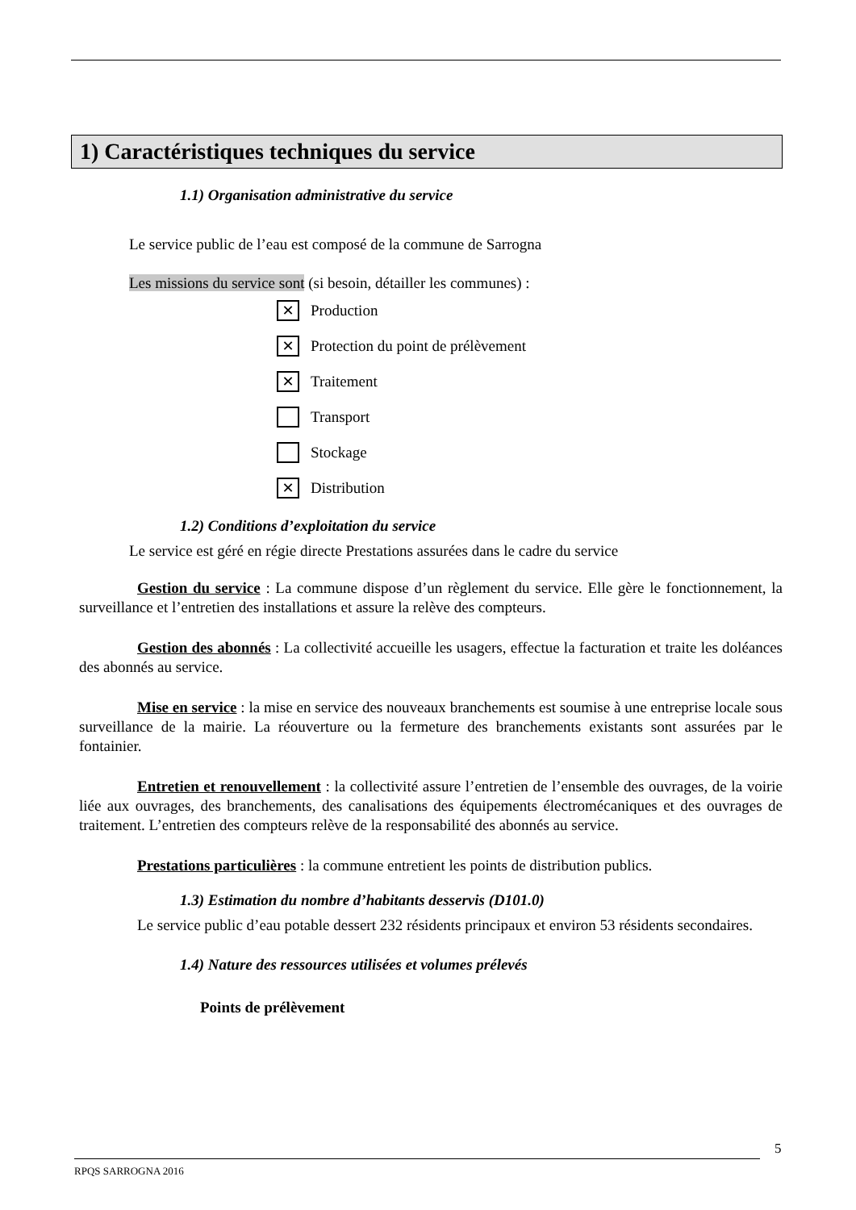1) Caractéristiques techniques du service
1.1) Organisation administrative du service
Le service public de l’eau est composé de la commune de Sarrogna
Les missions du service sont (si besoin, détailler les communes) :
✕ Production
✕ Protection du point de prélèvement
✕ Traitement
Transport
Stockage
✕ Distribution
1.2) Conditions d’exploitation du service
Le service est géré en régie directe Prestations assurées dans le cadre du service
Gestion du service : La commune dispose d’un règlement du service. Elle gère le fonctionnement, la surveillance et l’entretien des installations et assure la relève des compteurs.
Gestion des abonnés : La collectivité accueille les usagers, effectue la facturation et traite les doléances des abonnés au service.
Mise en service : la mise en service des nouveaux branchements est soumise à une entreprise locale sous surveillance de la mairie. La réouverture ou la fermeture des branchements existants sont assurées par le fontainier.
Entretien et renouvellement : la collectivité assure l’entretien de l’ensemble des ouvrages, de la voirie liée aux ouvrages, des branchements, des canalisations des équipements électromécaniques et des ouvrages de traitement. L’entretien des compteurs relève de la responsabilité des abonnés au service.
Prestations particulières : la commune entretient les points de distribution publics.
1.3) Estimation du nombre d’habitants desservis (D101.0)
Le service public d’eau potable dessert 232 résidents principaux et environ 53 résidents secondaires.
1.4) Nature des ressources utilisées et volumes prélevés
Points de prélèvement
5
RPQS SARROGNA 2016